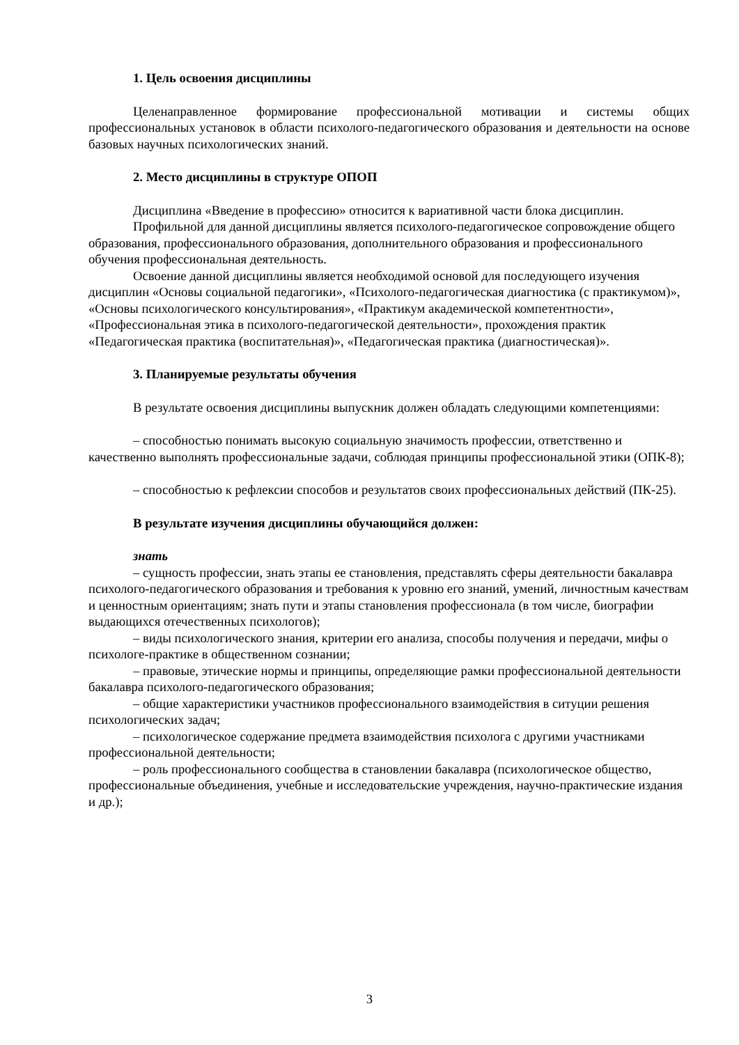1. Цель освоения дисциплины
Целенаправленное формирование профессиональной мотивации и системы общих профессиональных установок в области психолого-педагогического образования и деятельности на основе базовых научных психологических знаний.
2. Место дисциплины в структуре ОПОП
Дисциплина «Введение в профессию» относится к вариативной части блока дисциплин.
Профильной для данной дисциплины является психолого-педагогическое сопровождение общего образования, профессионального образования, дополнительного образования и профессионального обучения профессиональная деятельность.
Освоение данной дисциплины является необходимой основой для последующего изучения дисциплин «Основы социальной педагогики», «Психолого-педагогическая диагностика (с практикумом)», «Основы психологического консультирования», «Практикум академической компетентности», «Профессиональная этика в психолого-педагогической деятельности», прохождения практик «Педагогическая практика (воспитательная)», «Педагогическая практика (диагностическая)».
3. Планируемые результаты обучения
В результате освоения дисциплины выпускник должен обладать следующими компетенциями:
– способностью понимать высокую социальную значимость профессии, ответственно и качественно выполнять профессиональные задачи, соблюдая принципы профессиональной этики (ОПК-8);
– способностью к рефлексии способов и результатов своих профессиональных действий (ПК-25).
В результате изучения дисциплины обучающийся должен:
знать
– сущность профессии, знать этапы ее становления, представлять сферы деятельности бакалавра психолого-педагогического образования и требования к уровню его знаний, умений, личностным качествам и ценностным ориентациям; знать пути и этапы становления профессионала (в том числе, биографии выдающихся отечественных психологов);
– виды психологического знания, критерии его анализа, способы получения и передачи, мифы о психологе-практике в общественном сознании;
– правовые, этические нормы и принципы, определяющие рамки профессиональной деятельности бакалавра психолого-педагогического образования;
– общие характеристики участников профессионального взаимодействия в ситуции решения психологических задач;
– психологическое содержание предмета взаимодействия психолога с другими участниками профессиональной деятельности;
– роль профессионального сообщества в становлении бакалавра (психологическое общество, профессиональные объединения, учебные и исследовательские учреждения, научно-практические издания и др.);
3